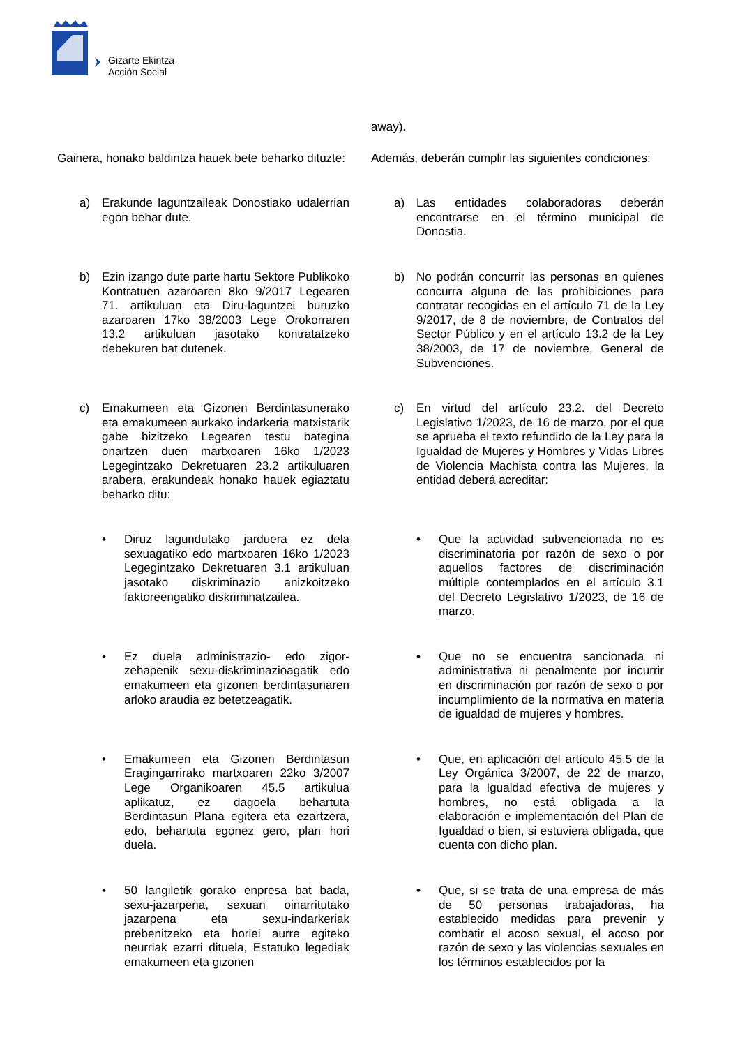Gizarte Ekintza
Acción Social
away).
Gainera, honako baldintza hauek bete beharko dituzte:
Además, deberán cumplir las siguientes condiciones:
a) Erakunde laguntzaileak Donostiako udalerrian egon behar dute.
a) Las entidades colaboradoras deberán encontrarse en el término municipal de Donostia.
b) Ezin izango dute parte hartu Sektore Publikoko Kontratuen azaroaren 8ko 9/2017 Legearen 71. artikuluan eta Diru-laguntzei buruzko azaroaren 17ko 38/2003 Lege Orokorraren 13.2 artikuluan jasotako kontratatzeko debekuren bat dutenek.
b) No podrán concurrir las personas en quienes concurra alguna de las prohibiciones para contratar recogidas en el artículo 71 de la Ley 9/2017, de 8 de noviembre, de Contratos del Sector Público y en el artículo 13.2 de la Ley 38/2003, de 17 de noviembre, General de Subvenciones.
c) Emakumeen eta Gizonen Berdintasunerako eta emakumeen aurkako indarkeria matxistarik gabe bizitzeko Legearen testu bategina onartzen duen martxoaren 16ko 1/2023 Legegintzako Dekretuaren 23.2 artikuluaren arabera, erakundeak honako hauek egiaztatu beharko ditu:
c) En virtud del artículo 23.2. del Decreto Legislativo 1/2023, de 16 de marzo, por el que se aprueba el texto refundido de la Ley para la Igualdad de Mujeres y Hombres y Vidas Libres de Violencia Machista contra las Mujeres, la entidad deberá acreditar:
• Diruz lagundutako jarduera ez dela sexuagatiko edo martxoaren 16ko 1/2023 Legegintzako Dekretuaren 3.1 artikuluan jasotako diskriminazio anizkoitzeko faktoreengatiko diskriminatzailea.
• Que la actividad subvencionada no es discriminatoria por razón de sexo o por aquellos factores de discriminación múltiple contemplados en el artículo 3.1 del Decreto Legislativo 1/2023, de 16 de marzo.
• Ez duela administrazio- edo zigor-zehapenik sexu-diskriminazioagatik edo emakumeen eta gizonen berdintasunaren arloko araudia ez betetzeagatik.
• Que no se encuentra sancionada ni administrativa ni penalmente por incurrir en discriminación por razón de sexo o por incumplimiento de la normativa en materia de igualdad de mujeres y hombres.
• Emakumeen eta Gizonen Berdintasun Eragingarrirako martxoaren 22ko 3/2007 Lege Organikoaren 45.5 artikulua aplikatuz, ez dagoela behartuta Berdintasun Plana egitera eta ezartzera, edo, behartuta egonez gero, plan hori duela.
• Que, en aplicación del artículo 45.5 de la Ley Orgánica 3/2007, de 22 de marzo, para la Igualdad efectiva de mujeres y hombres, no está obligada a la elaboración e implementación del Plan de Igualdad o bien, si estuviera obligada, que cuenta con dicho plan.
• 50 langiletik gorako enpresa bat bada, sexu-jazarpena, sexuan oinarritutako jazarpena eta sexu-indarkeriak prebenitzeko eta horiei aurre egiteko neurriak ezarri dituela, Estatuko legediak emakumeen eta gizonen
• Que, si se trata de una empresa de más de 50 personas trabajadoras, ha establecido medidas para prevenir y combatir el acoso sexual, el acoso por razón de sexo y las violencias sexuales en los términos establecidos por la